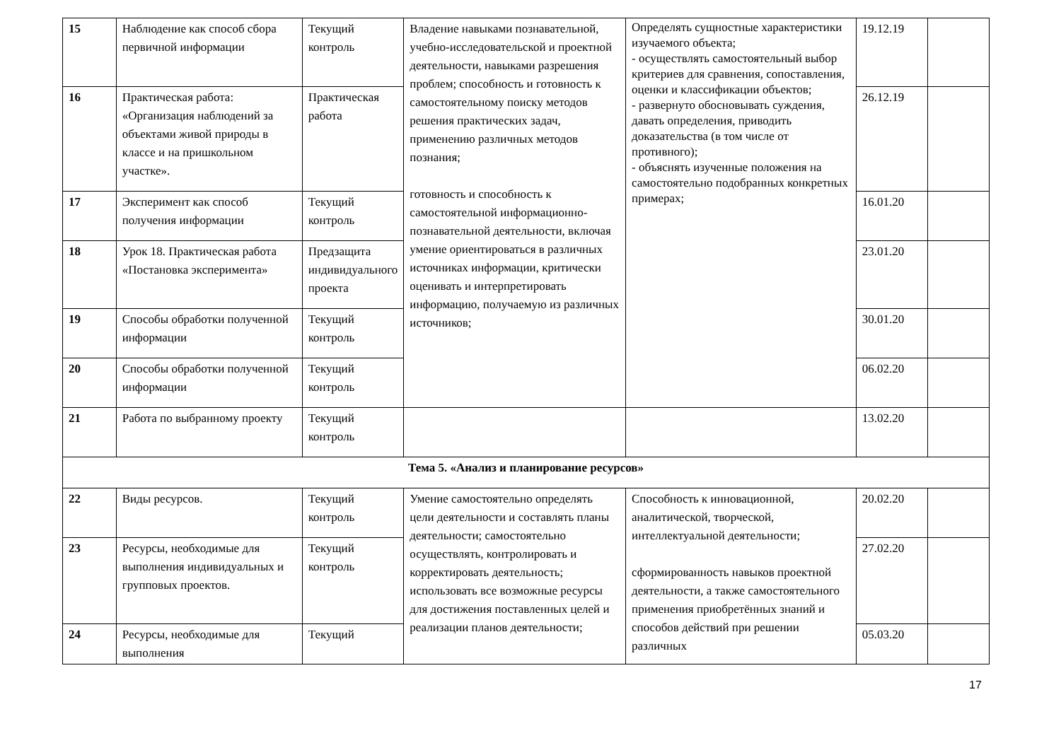| 15 | Наблюдение как способ сбора первичной информации | Текущий контроль | Владение навыками познавательной, учебно-исследовательской и проектной деятельности, навыками разрешения проблем; способность и готовность к самостоятельному поиску методов решения практических задач, применению различных методов познания; готовность и способность к самостоятельной информационно-познавательной деятельности, включая умение ориентироваться в различных источниках информации, критически оценивать и интерпретировать информацию, получаемую из различных источников; | Определять сущностные характеристики изучаемого объекта; - осуществлять самостоятельный выбор критериев для сравнения, сопоставления, оценки и классификации объектов; - развернуто обосновывать суждения, давать определения, приводить доказательства (в том числе от противного); - объяснять изученные положения на самостоятельно подобранных конкретных примерах; | 19.12.19 | |
| 16 | Практическая работа: «Организация наблюдений за объектами живой природы в классе и на пришкольном участке». | Практическая работа | | | 26.12.19 | |
| 17 | Эксперимент как способ получения информации | Текущий контроль | | | 16.01.20 | |
| 18 | Урок 18. Практическая работа «Постановка эксперимента» | Предзащита индивидуального проекта | | | 23.01.20 | |
| 19 | Способы обработки полученной информации | Текущий контроль | | | 30.01.20 | |
| 20 | Способы обработки полученной информации | Текущий контроль | | | 06.02.20 | |
| 21 | Работа по выбранному проекту | Текущий контроль | | | 13.02.20 | |
| Тема 5. «Анализ и планирование ресурсов» | | | | | | |
| 22 | Виды ресурсов. | Текущий контроль | Умение самостоятельно определять цели деятельности и составлять планы деятельности; самостоятельно осуществлять, контролировать и корректировать деятельность; использовать все возможные ресурсы для достижения поставленных целей и реализации планов деятельности; | Способность к инновационной, аналитической, творческой, интеллектуальной деятельности; сформированность навыков проектной деятельности, а также самостоятельного применения приобретённых знаний и способов действий при решении различных | 20.02.20 | |
| 23 | Ресурсы, необходимые для выполнения индивидуальных и групповых проектов. | Текущий контроль | | | 27.02.20 | |
| 24 | Ресурсы, необходимые для выполнения | Текущий | | | 05.03.20 | |
17